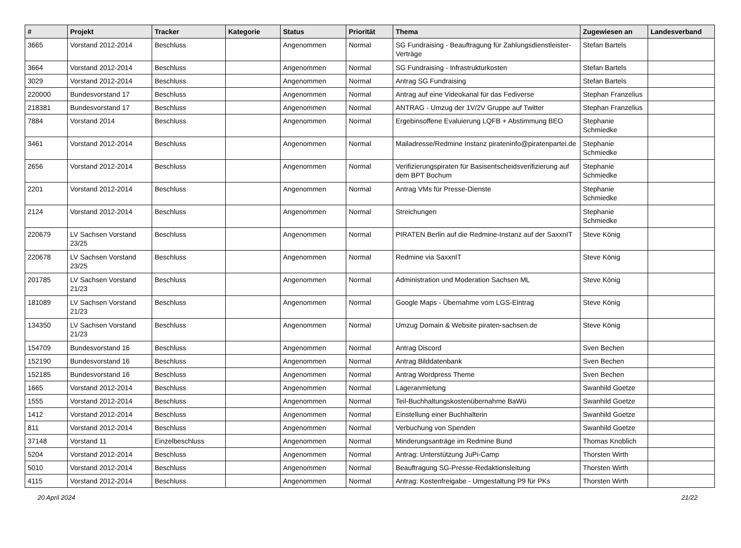| # | Projekt | Tracker | Kategorie | Status | Priorität | Thema | Zugewiesen an | Landesverband |
| --- | --- | --- | --- | --- | --- | --- | --- | --- |
| 3665 | Vorstand 2012-2014 | Beschluss | | Angenommen | Normal | SG Fundraising - Beauftragung für Zahlungsdienstleister-Verträge | Stefan Bartels | |
| 3664 | Vorstand 2012-2014 | Beschluss | | Angenommen | Normal | SG Fundraising - Infrastrukturkosten | Stefan Bartels | |
| 3029 | Vorstand 2012-2014 | Beschluss | | Angenommen | Normal | Antrag SG Fundraising | Stefan Bartels | |
| 220000 | Bundesvorstand 17 | Beschluss | | Angenommen | Normal | Antrag auf eine Videokanal für das Fediverse | Stephan Franzelius | |
| 218381 | Bundesvorstand 17 | Beschluss | | Angenommen | Normal | ANTRAG - Umzug der 1V/2V Gruppe auf Twitter | Stephan Franzelius | |
| 7884 | Vorstand 2014 | Beschluss | | Angenommen | Normal | Ergebinsoffene Evaluierung LQFB + Abstimmung BEO | Stephanie Schmiedke | |
| 3461 | Vorstand 2012-2014 | Beschluss | | Angenommen | Normal | Mailadresse/Redmine Instanz pirateninfo@piratenpartei.de | Stephanie Schmiedke | |
| 2656 | Vorstand 2012-2014 | Beschluss | | Angenommen | Normal | Verifizierungspiraten für Basisentscheidsverifizierung auf dem BPT Bochum | Stephanie Schmiedke | |
| 2201 | Vorstand 2012-2014 | Beschluss | | Angenommen | Normal | Antrag VMs für Presse-Dienste | Stephanie Schmiedke | |
| 2124 | Vorstand 2012-2014 | Beschluss | | Angenommen | Normal | Streichungen | Stephanie Schmiedke | |
| 220679 | LV Sachsen Vorstand 23/25 | Beschluss | | Angenommen | Normal | PIRATEN Berlin auf die Redmine-Instanz auf der SaxxnIT | Steve König | |
| 220678 | LV Sachsen Vorstand 23/25 | Beschluss | | Angenommen | Normal | Redmine via SaxxnIT | Steve König | |
| 201785 | LV Sachsen Vorstand 21/23 | Beschluss | | Angenommen | Normal | Administration und Moderation Sachsen ML | Steve König | |
| 181089 | LV Sachsen Vorstand 21/23 | Beschluss | | Angenommen | Normal | Google Maps - Übernahme vom LGS-Eintrag | Steve König | |
| 134350 | LV Sachsen Vorstand 21/23 | Beschluss | | Angenommen | Normal | Umzug Domain & Website piraten-sachsen.de | Steve König | |
| 154709 | Bundesvorstand 16 | Beschluss | | Angenommen | Normal | Antrag Discord | Sven Bechen | |
| 152190 | Bundesvorstand 16 | Beschluss | | Angenommen | Normal | Antrag Bilddatenbank | Sven Bechen | |
| 152185 | Bundesvorstand 16 | Beschluss | | Angenommen | Normal | Antrag Wordpress Theme | Sven Bechen | |
| 1665 | Vorstand 2012-2014 | Beschluss | | Angenommen | Normal | Lageranmietung | Swanhild Goetze | |
| 1555 | Vorstand 2012-2014 | Beschluss | | Angenommen | Normal | Teil-Buchhaltungskostenübernahme BaWü | Swanhild Goetze | |
| 1412 | Vorstand 2012-2014 | Beschluss | | Angenommen | Normal | Einstellung einer Buchhalterin | Swanhild Goetze | |
| 811 | Vorstand 2012-2014 | Beschluss | | Angenommen | Normal | Verbuchung von Spenden | Swanhild Goetze | |
| 37148 | Vorstand 11 | Einzelbeschluss | | Angenommen | Normal | Minderungsanträge im Redmine Bund | Thomas Knoblich | |
| 5204 | Vorstand 2012-2014 | Beschluss | | Angenommen | Normal | Antrag: Unterstützung JuPi-Camp | Thorsten Wirth | |
| 5010 | Vorstand 2012-2014 | Beschluss | | Angenommen | Normal | Beauftragung SG-Presse-Redaktionsleitung | Thorsten Wirth | |
| 4115 | Vorstand 2012-2014 | Beschluss | | Angenommen | Normal | Antrag: Kostenfreigabe - Umgestaltung P9 für PKs | Thorsten Wirth | |
20 April 2024 21/22